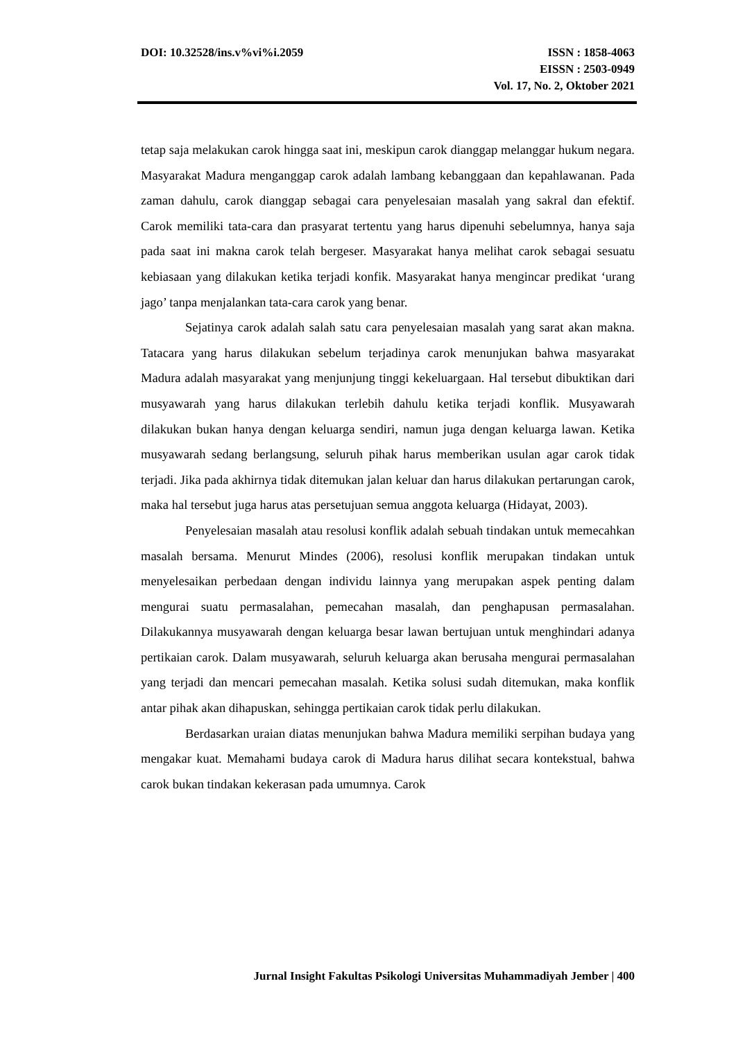DOI: 10.32528/ins.v%vi%i.2059 ISSN : 1858-4063
EISSN : 2503-0949
Vol. 17, No. 2, Oktober 2021
tetap saja melakukan carok hingga saat ini, meskipun carok dianggap melanggar hukum negara. Masyarakat Madura menganggap carok adalah lambang kebanggaan dan kepahlawanan. Pada zaman dahulu, carok dianggap sebagai cara penyelesaian masalah yang sakral dan efektif. Carok memiliki tata-cara dan prasyarat tertentu yang harus dipenuhi sebelumnya, hanya saja pada saat ini makna carok telah bergeser. Masyarakat hanya melihat carok sebagai sesuatu kebiasaan yang dilakukan ketika terjadi konfik. Masyarakat hanya mengincar predikat ‘urang jago’ tanpa menjalankan tata-cara carok yang benar.
Sejatinya carok adalah salah satu cara penyelesaian masalah yang sarat akan makna. Tatacara yang harus dilakukan sebelum terjadinya carok menunjukan bahwa masyarakat Madura adalah masyarakat yang menjunjung tinggi kekeluargaan. Hal tersebut dibuktikan dari musyawarah yang harus dilakukan terlebih dahulu ketika terjadi konflik. Musyawarah dilakukan bukan hanya dengan keluarga sendiri, namun juga dengan keluarga lawan. Ketika musyawarah sedang berlangsung, seluruh pihak harus memberikan usulan agar carok tidak terjadi. Jika pada akhirnya tidak ditemukan jalan keluar dan harus dilakukan pertarungan carok, maka hal tersebut juga harus atas persetujuan semua anggota keluarga (Hidayat, 2003).
Penyelesaian masalah atau resolusi konflik adalah sebuah tindakan untuk memecahkan masalah bersama. Menurut Mindes (2006), resolusi konflik merupakan tindakan untuk menyelesaikan perbedaan dengan individu lainnya yang merupakan aspek penting dalam mengurai suatu permasalahan, pemecahan masalah, dan penghapusan permasalahan. Dilakukannya musyawarah dengan keluarga besar lawan bertujuan untuk menghindari adanya pertikaian carok. Dalam musyawarah, seluruh keluarga akan berusaha mengurai permasalahan yang terjadi dan mencari pemecahan masalah. Ketika solusi sudah ditemukan, maka konflik antar pihak akan dihapuskan, sehingga pertikaian carok tidak perlu dilakukan.
Berdasarkan uraian diatas menunjukan bahwa Madura memiliki serpihan budaya yang mengakar kuat. Memahami budaya carok di Madura harus dilihat secara kontekstual, bahwa carok bukan tindakan kekerasan pada umumnya. Carok
Jurnal Insight Fakultas Psikologi Universitas Muhammadiyah Jember | 400